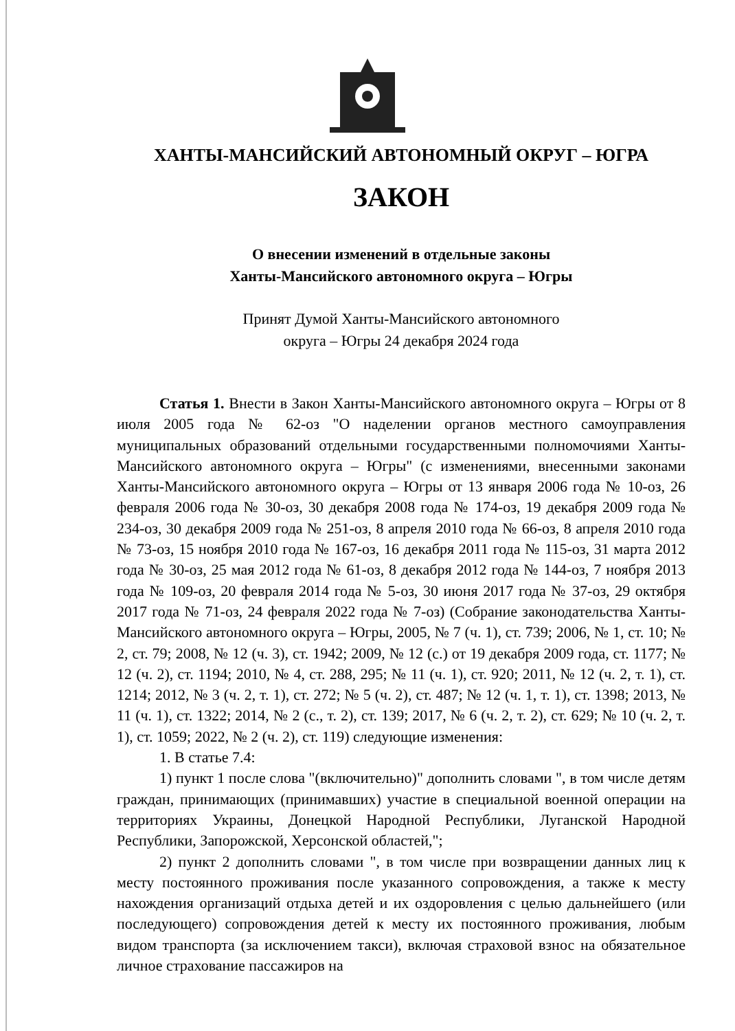ХАНТЫ-МАНСИЙСКИЙ АВТОНОМНЫЙ ОКРУГ – ЮГРА
ЗАКОН
О внесении изменений в отдельные законы
Ханты-Мансийского автономного округа – Югры
Принят Думой Ханты-Мансийского автономного
округа – Югры 24 декабря 2024 года
Статья 1. Внести в Закон Ханты-Мансийского автономного округа – Югры от 8 июля 2005 года № 62-оз "О наделении органов местного самоуправления муниципальных образований отдельными государственными полномочиями Ханты-Мансийского автономного округа – Югры" (с изменениями, внесенными законами Ханты-Мансийского автономного округа – Югры от 13 января 2006 года № 10-оз, 26 февраля 2006 года № 30-оз, 30 декабря 2008 года № 174-оз, 19 декабря 2009 года № 234-оз, 30 декабря 2009 года № 251-оз, 8 апреля 2010 года № 66-оз, 8 апреля 2010 года № 73-оз, 15 ноября 2010 года № 167-оз, 16 декабря 2011 года № 115-оз, 31 марта 2012 года № 30-оз, 25 мая 2012 года № 61-оз, 8 декабря 2012 года № 144-оз, 7 ноября 2013 года № 109-оз, 20 февраля 2014 года № 5-оз, 30 июня 2017 года № 37-оз, 29 октября 2017 года № 71-оз, 24 февраля 2022 года № 7-оз) (Собрание законодательства Ханты-Мансийского автономного округа – Югры, 2005, № 7 (ч. 1), ст. 739; 2006, № 1, ст. 10; № 2, ст. 79; 2008, № 12 (ч. 3), ст. 1942; 2009, № 12 (с.) от 19 декабря 2009 года, ст. 1177; № 12 (ч. 2), ст. 1194; 2010, № 4, ст. 288, 295; № 11 (ч. 1), ст. 920; 2011, № 12 (ч. 2, т. 1), ст. 1214; 2012, № 3 (ч. 2, т. 1), ст. 272; № 5 (ч. 2), ст. 487; № 12 (ч. 1, т. 1), ст. 1398; 2013, № 11 (ч. 1), ст. 1322; 2014, № 2 (с., т. 2), ст. 139; 2017, № 6 (ч. 2, т. 2), ст. 629; № 10 (ч. 2, т. 1), ст. 1059; 2022, № 2 (ч. 2), ст. 119) следующие изменения:
1. В статье 7.4:
1) пункт 1 после слова "(включительно)" дополнить словами ", в том числе детям граждан, принимающих (принимавших) участие в специальной военной операции на территориях Украины, Донецкой Народной Республики, Луганской Народной Республики, Запорожской, Херсонской областей,";
2) пункт 2 дополнить словами ", в том числе при возвращении данных лиц к месту постоянного проживания после указанного сопровождения, а также к месту нахождения организаций отдыха детей и их оздоровления с целью дальнейшего (или последующего) сопровождения детей к месту их постоянного проживания, любым видом транспорта (за исключением такси), включая страховой взнос на обязательное личное страхование пассажиров на